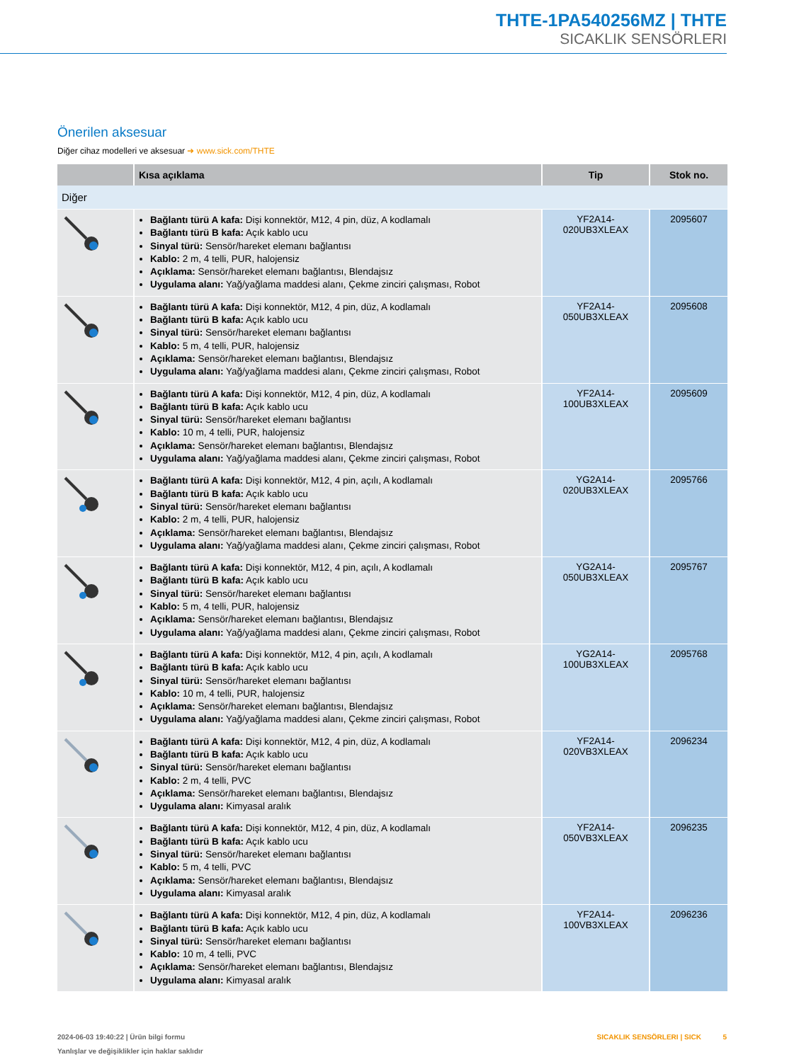THTE-1PA540256MZ | THTE
SICAKLIK SENSÖRLERI
Önerilen aksesuar
Diğer cihaz modelleri ve aksesuar ➜ www.sick.com/THTE
| | Kısa açıklama | Tip | Stok no. |
| --- | --- | --- | --- |
| Diğer | | | |
| | Bağlantı türü A kafa: Dişi konnektör, M12, 4 pin, düz, A kodlamalı Bağlantı türü B kafa: Açık kablo ucu Sinyal türü: Sensör/hareket elemanı bağlantısı Kablo: 2 m, 4 telli, PUR, halojensiz Açıklama: Sensör/hareket elemanı bağlantısı, Blendajsız Uygulama alanı: Yağ/yağlama maddesi alanı, Çekme zinciri çalışması, Robot | YF2A14- 020UB3XLEAX | 2095607 |
| | Bağlantı türü A kafa: Dişi konnektör, M12, 4 pin, düz, A kodlamalı Bağlantı türü B kafa: Açık kablo ucu Sinyal türü: Sensör/hareket elemanı bağlantısı Kablo: 5 m, 4 telli, PUR, halojensiz Açıklama: Sensör/hareket elemanı bağlantısı, Blendajsız Uygulama alanı: Yağ/yağlama maddesi alanı, Çekme zinciri çalışması, Robot | YF2A14- 050UB3XLEAX | 2095608 |
| | Bağlantı türü A kafa: Dişi konnektör, M12, 4 pin, düz, A kodlamalı Bağlantı türü B kafa: Açık kablo ucu Sinyal türü: Sensör/hareket elemanı bağlantısı Kablo: 10 m, 4 telli, PUR, halojensiz Açıklama: Sensör/hareket elemanı bağlantısı, Blendajsız Uygulama alanı: Yağ/yağlama maddesi alanı, Çekme zinciri çalışması, Robot | YF2A14- 100UB3XLEAX | 2095609 |
| | Bağlantı türü A kafa: Dişi konnektör, M12, 4 pin, açılı, A kodlamalı Bağlantı türü B kafa: Açık kablo ucu Sinyal türü: Sensör/hareket elemanı bağlantısı Kablo: 2 m, 4 telli, PUR, halojensiz Açıklama: Sensör/hareket elemanı bağlantısı, Blendajsız Uygulama alanı: Yağ/yağlama maddesi alanı, Çekme zinciri çalışması, Robot | YG2A14- 020UB3XLEAX | 2095766 |
| | Bağlantı türü A kafa: Dişi konnektör, M12, 4 pin, açılı, A kodlamalı Bağlantı türü B kafa: Açık kablo ucu Sinyal türü: Sensör/hareket elemanı bağlantısı Kablo: 5 m, 4 telli, PUR, halojensiz Açıklama: Sensör/hareket elemanı bağlantısı, Blendajsız Uygulama alanı: Yağ/yağlama maddesi alanı, Çekme zinciri çalışması, Robot | YG2A14- 050UB3XLEAX | 2095767 |
| | Bağlantı türü A kafa: Dişi konnektör, M12, 4 pin, açılı, A kodlamalı Bağlantı türü B kafa: Açık kablo ucu Sinyal türü: Sensör/hareket elemanı bağlantısı Kablo: 10 m, 4 telli, PUR, halojensiz Açıklama: Sensör/hareket elemanı bağlantısı, Blendajsız Uygulama alanı: Yağ/yağlama maddesi alanı, Çekme zinciri çalışması, Robot | YG2A14- 100UB3XLEAX | 2095768 |
| | Bağlantı türü A kafa: Dişi konnektör, M12, 4 pin, düz, A kodlamalı Bağlantı türü B kafa: Açık kablo ucu Sinyal türü: Sensör/hareket elemanı bağlantısı Kablo: 2 m, 4 telli, PVC Açıklama: Sensör/hareket elemanı bağlantısı, Blendajsız Uygulama alanı: Kimyasal aralık | YF2A14- 020VB3XLEAX | 2096234 |
| | Bağlantı türü A kafa: Dişi konnektör, M12, 4 pin, düz, A kodlamalı Bağlantı türü B kafa: Açık kablo ucu Sinyal türü: Sensör/hareket elemanı bağlantısı Kablo: 5 m, 4 telli, PVC Açıklama: Sensör/hareket elemanı bağlantısı, Blendajsız Uygulama alanı: Kimyasal aralık | YF2A14- 050VB3XLEAX | 2096235 |
| | Bağlantı türü A kafa: Dişi konnektör, M12, 4 pin, düz, A kodlamalı Bağlantı türü B kafa: Açık kablo ucu Sinyal türü: Sensör/hareket elemanı bağlantısı Kablo: 10 m, 4 telli, PVC Açıklama: Sensör/hareket elemanı bağlantısı, Blendajsız Uygulama alanı: Kimyasal aralık | YF2A14- 100VB3XLEAX | 2096236 |
2024-06-03 19:40:22 | Ürün bilgi formu
Yanlışlar ve değişiklikler için haklar saklıdır
SICAKLIK SENSÖRLERI | SICK 5